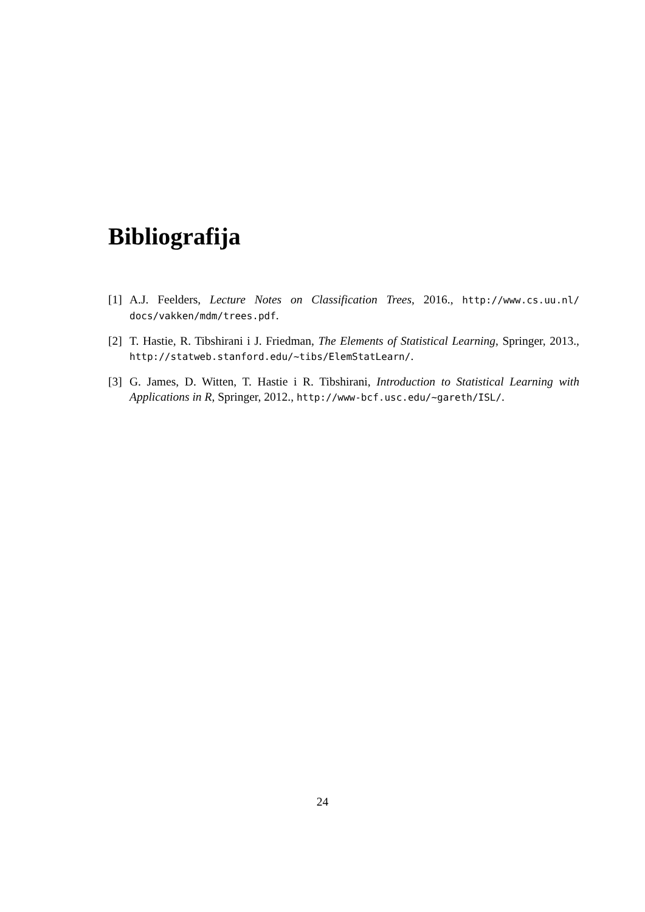Bibliografija
[1]
A.J. Feelders, Lecture Notes on Classification Trees, 2016., http://www.cs.uu.nl/ docs/vakken/mdm/trees.pdf.
[2]
T. Hastie, R. Tibshirani i J. Friedman, The Elements of Statistical Learning, Springer, 2013., http://statweb.stanford.edu/~tibs/ElemStatLearn/.
[3]
G. James, D. Witten, T. Hastie i R. Tibshirani, Introduction to Statistical Learning with Applications in R, Springer, 2012., http://www-bcf.usc.edu/~gareth/ISL/.
24